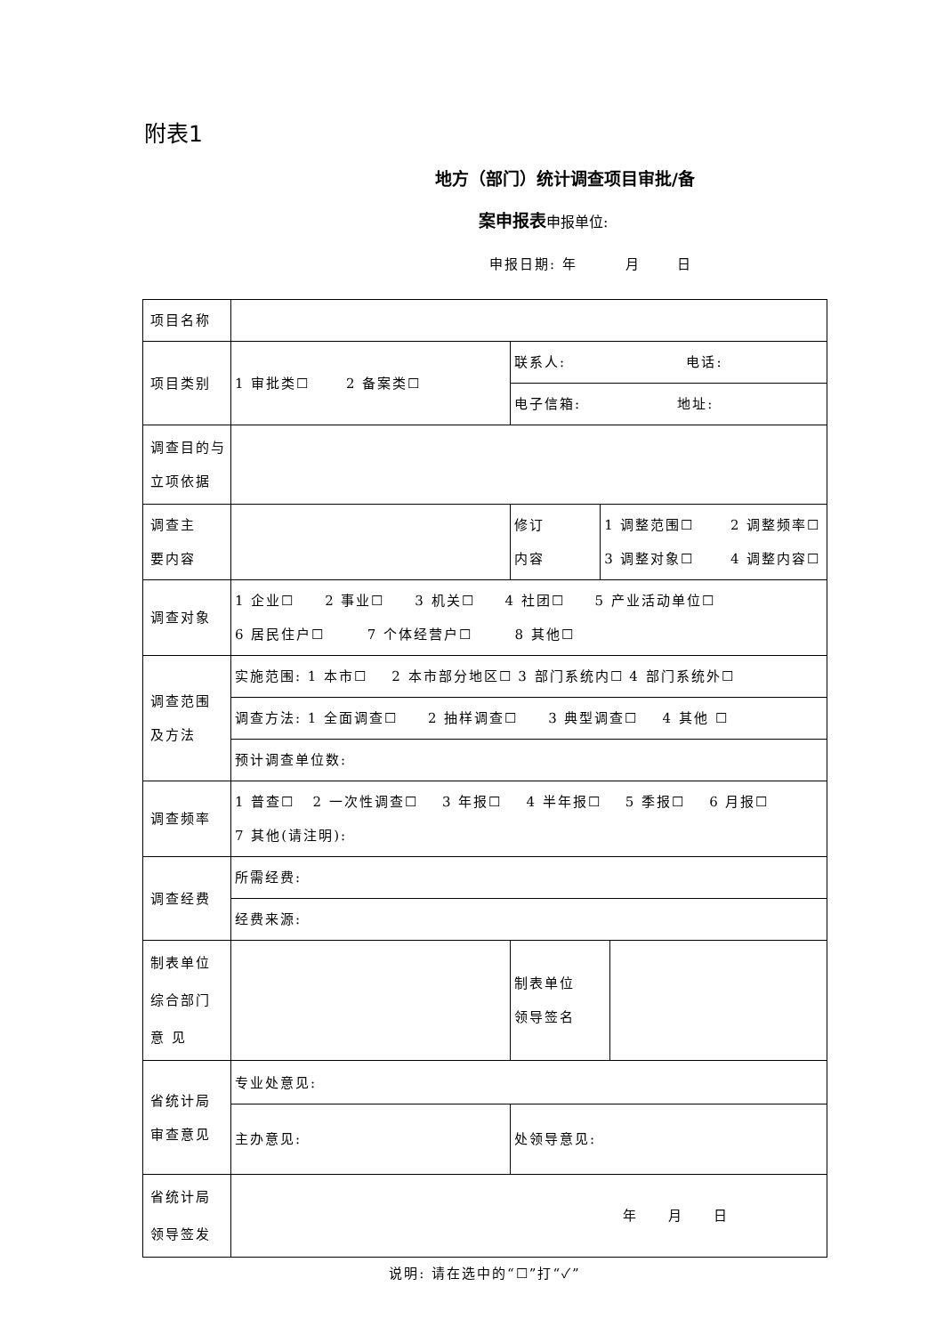附表1
地方（部门）统计调查项目审批/备
案申报表申报单位:
申报日期: 年 月 日
| 项目名称 | | | | |
| 项目类别 | 1 审批类☐ 2 备案类☐ | 联系人: 电话: | | |
| | | 电子信箱: 地址: | | |
| 调查目的与 立项依据 | | | | |
| 调查主 要内容 | | 修订 内容 | 1 调整范围☐ 2 调整频率☐ 3 调整对象☐ 4 调整内容☐ | |
| 调查对象 | 1 企业☐ 2 事业☐ 3 机关☐ 4 社团☐ 5 产业活动单位☐ 6 居民住户☐ 7 个体经营户☐ 8 其他☐ | | | |
| 调查范围 及方法 | 实施范围: 1 本市☐ 2 本市部分地区☐ 3 部门系统内☐ 4 部门系统外☐ | | | |
| | 调查方法: 1 全面调查☐ 2 抽样调查☐ 3 典型调查☐ 4 其他 ☐ | | | |
| | 预计调查单位数: | | | |
| 调查频率 | 1 普查☐ 2 一次性调查☐ 3 年报☐ 4 半年报☐ 5 季报☐ 6 月报☐ 7 其他(请注明): | | | |
| 调查经费 | 所需经费: | | | |
| | 经费来源: | | | |
| 制表单位 综合部门 意 见 | | 制表单位 领导签名 | | |
| 省统计局 审查意见 | 专业处意见: | | | |
| | 主办意见: | 处领导意见: | | |
| 省统计局 领导签发 | 年 月 日 | | | |
说明: 请在选中的“☐”打“✓”